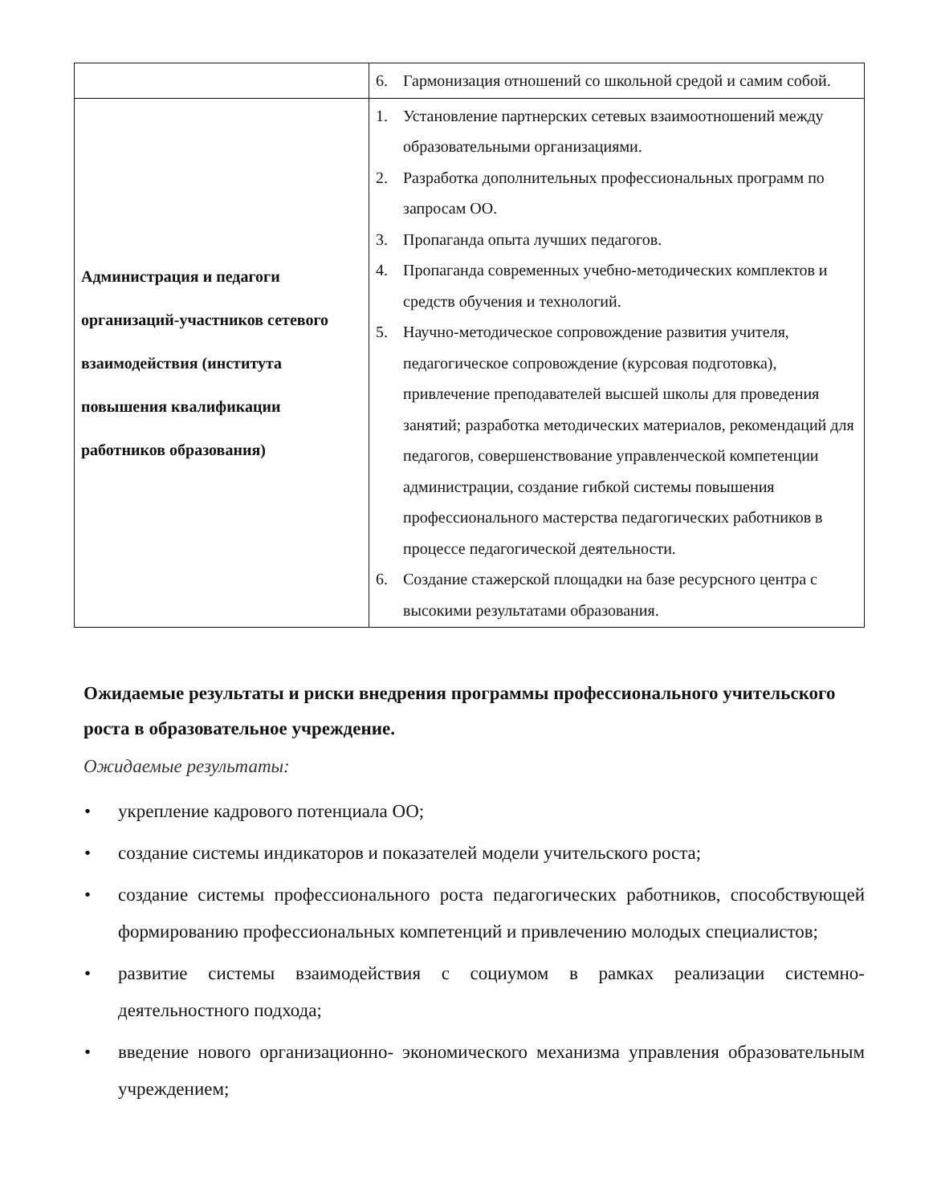| | 6. Гармонизация отношений со школьной средой и самим собой. |
| Администрация и педагоги организаций-участников сетевого взаимодействия (института повышения квалификации работников образования) | 1. Установление партнерских сетевых взаимоотношений между образовательными организациями. 2. Разработка дополнительных профессиональных программ по запросам ОО. 3. Пропаганда опыта лучших педагогов. 4. Пропаганда современных учебно-методических комплектов и средств обучения и технологий. 5. Научно-методическое сопровождение развития учителя, педагогическое сопровождение (курсовая подготовка), привлечение преподавателей высшей школы для проведения занятий; разработка методических материалов, рекомендаций для педагогов, совершенствование управленческой компетенции администрации, создание гибкой системы повышения профессионального мастерства педагогических работников в процессе педагогической деятельности. 6. Создание стажерской площадки на базе ресурсного центра с высокими результатами образования. |
Ожидаемые результаты и риски внедрения программы профессионального учительского роста в образовательное учреждение.
Ожидаемые результаты:
• укрепление кадрового потенциала ОО;
• создание системы индикаторов и показателей модели учительского роста;
• создание системы профессионального роста педагогических работников, способствующей формированию профессиональных компетенций и привлечению молодых специалистов;
• развитие системы взаимодействия с социумом в рамках реализации системно-деятельностного подхода;
• введение нового организационно- экономического механизма управления образовательным учреждением;